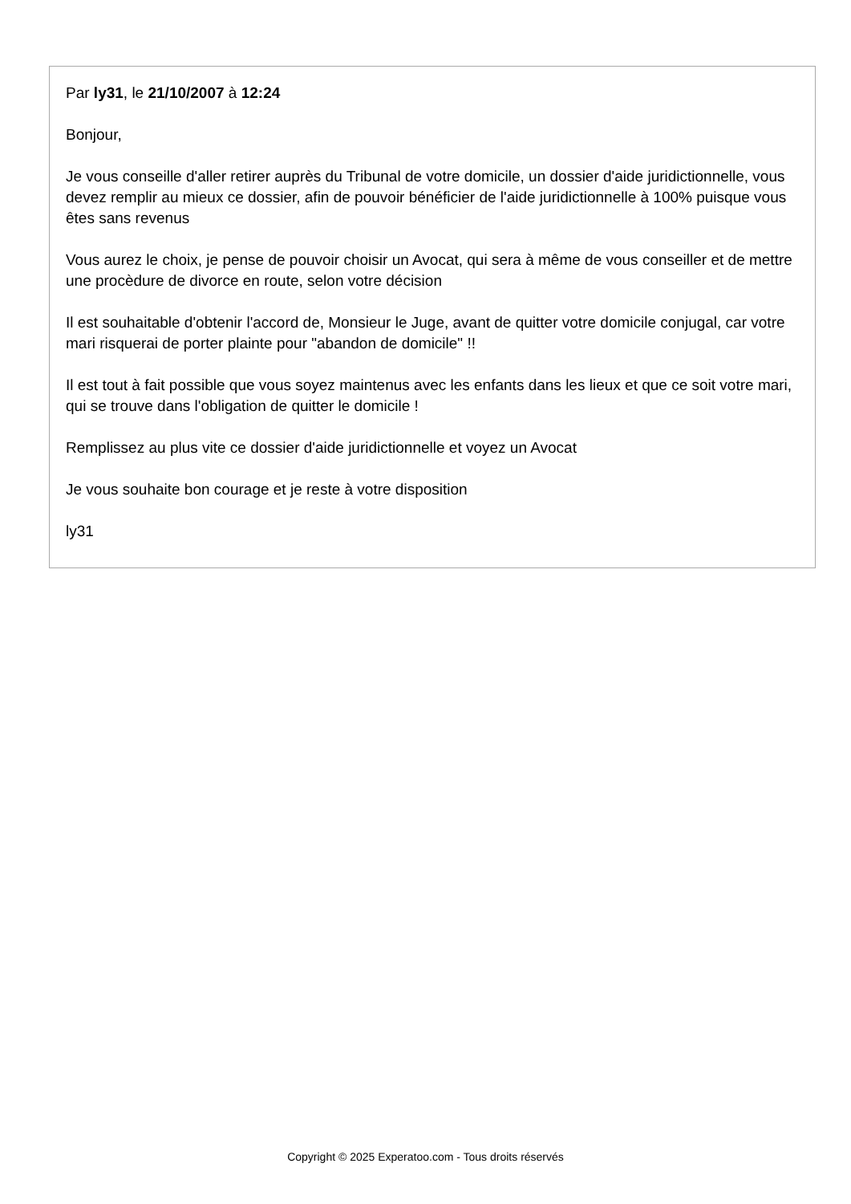Par ly31, le 21/10/2007 à 12:24
Bonjour,
Je vous conseille d'aller retirer auprès du Tribunal de votre domicile, un dossier d'aide juridictionnelle, vous devez remplir au mieux ce dossier, afin de pouvoir bénéficier de l'aide juridictionnelle à 100% puisque vous êtes sans revenus
Vous aurez le choix, je pense de pouvoir choisir un Avocat, qui sera à même de vous conseiller et de mettre une procèdure de divorce en route, selon votre décision
Il est souhaitable d'obtenir l'accord de, Monsieur le Juge, avant de quitter votre domicile conjugal, car votre mari risquerai de porter plainte pour "abandon de domicile" !!
Il est tout à fait possible que vous soyez maintenus avec les enfants dans les lieux et que ce soit votre mari, qui se trouve dans l'obligation de quitter le domicile !
Remplissez au plus vite ce dossier d'aide juridictionnelle et voyez un Avocat
Je vous souhaite bon courage et je reste à votre disposition
ly31
Copyright © 2025 Experatoo.com - Tous droits réservés